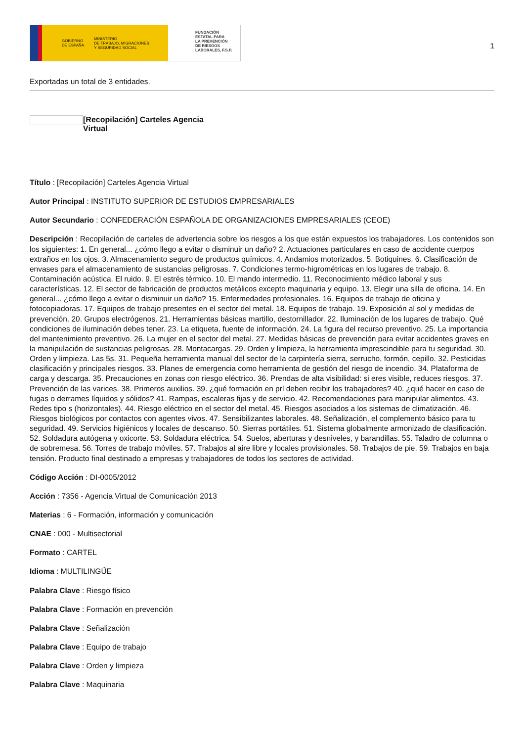GOBIERNO
DE ESPAÑA MINISTERIO
DE TRABAJO, MIGRACIONES
Y SEGURIDAD SOCIAL
FUNDACIÓN
ESTATAL PARA
LA PREVENCIÓN
DE RIESGOS
LABORALES, F.S.P.
1
Exportadas un total de 3 entidades.
[Recopilación] Carteles Agencia
Virtual
Título : [Recopilación] Carteles Agencia Virtual
Autor Principal : INSTITUTO SUPERIOR DE ESTUDIOS EMPRESARIALES
Autor Secundario : CONFEDERACIÓN ESPAÑOLA DE ORGANIZACIONES EMPRESARIALES (CEOE)
Descripción : Recopilación de carteles de advertencia sobre los riesgos a los que están expuestos los trabajadores. Los contenidos son los siguientes: 1. En general... ¿cómo llego a evitar o disminuir un daño? 2. Actuaciones particulares en caso de accidente cuerpos extraños en los ojos. 3. Almacenamiento seguro de productos químicos. 4. Andamios motorizados. 5. Botiquines. 6. Clasificación de envases para el almacenamiento de sustancias peligrosas. 7. Condiciones termo-higrométricas en los lugares de trabajo. 8. Contaminación acústica. El ruido. 9. El estrés térmico. 10. El mando intermedio. 11. Reconocimiento médico laboral y sus características. 12. El sector de fabricación de productos metálicos excepto maquinaria y equipo. 13. Elegir una silla de oficina. 14. En general... ¿cómo llego a evitar o disminuir un daño? 15. Enfermedades profesionales. 16. Equipos de trabajo de oficina y fotocopiadoras. 17. Equipos de trabajo presentes en el sector del metal. 18. Equipos de trabajo. 19. Exposición al sol y medidas de prevención. 20. Grupos electrógenos. 21. Herramientas básicas martillo, destornillador. 22. Iluminación de los lugares de trabajo. Qué condiciones de iluminación debes tener. 23. La etiqueta, fuente de información. 24. La figura del recurso preventivo. 25. La importancia del mantenimiento preventivo. 26. La mujer en el sector del metal. 27. Medidas básicas de prevención para evitar accidentes graves en la manipulación de sustancias peligrosas. 28. Montacargas. 29. Orden y limpieza, la herramienta imprescindible para tu seguridad. 30. Orden y limpieza. Las 5s. 31. Pequeña herramienta manual del sector de la carpintería sierra, serrucho, formón, cepillo. 32. Pesticidas clasificación y principales riesgos. 33. Planes de emergencia como herramienta de gestión del riesgo de incendio. 34. Plataforma de carga y descarga. 35. Precauciones en zonas con riesgo eléctrico. 36. Prendas de alta visibilidad: si eres visible, reduces riesgos. 37. Prevención de las varices. 38. Primeros auxilios. 39. ¿qué formación en prl deben recibir los trabajadores? 40. ¿qué hacer en caso de fugas o derrames líquidos y sólidos? 41. Rampas, escaleras fijas y de servicio. 42. Recomendaciones para manipular alimentos. 43. Redes tipo s (horizontales). 44. Riesgo eléctrico en el sector del metal. 45. Riesgos asociados a los sistemas de climatización. 46. Riesgos biológicos por contactos con agentes vivos. 47. Sensibilizantes laborales. 48. Señalización, el complemento básico para tu seguridad. 49. Servicios higiénicos y locales de descanso. 50. Sierras portátiles. 51. Sistema globalmente armonizado de clasificación. 52. Soldadura autógena y oxicorte. 53. Soldadura eléctrica. 54. Suelos, aberturas y desniveles, y barandillas. 55. Taladro de columna o de sobremesa. 56. Torres de trabajo móviles. 57. Trabajos al aire libre y locales provisionales. 58. Trabajos de pie. 59. Trabajos en baja tensión. Producto final destinado a empresas y trabajadores de todos los sectores de actividad.
Código Acción : DI-0005/2012
Acción : 7356 - Agencia Virtual de Comunicación 2013
Materias : 6 - Formación, información y comunicación
CNAE : 000 - Multisectorial
Formato : CARTEL
Idioma : MULTILINGÜE
Palabra Clave : Riesgo físico
Palabra Clave : Formación en prevención
Palabra Clave : Señalización
Palabra Clave : Equipo de trabajo
Palabra Clave : Orden y limpieza
Palabra Clave : Maquinaria